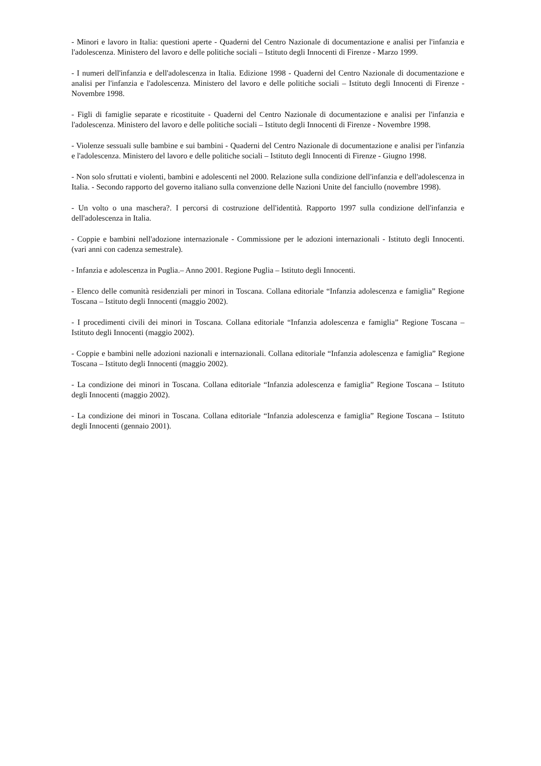- Minori e lavoro in Italia: questioni aperte - Quaderni del Centro Nazionale di documentazione e analisi per l'infanzia e l'adolescenza. Ministero del lavoro e delle politiche sociali – Istituto degli Innocenti di Firenze - Marzo 1999.
- I numeri dell'infanzia e dell'adolescenza in Italia. Edizione 1998 - Quaderni del Centro Nazionale di documentazione e analisi per l'infanzia e l'adolescenza. Ministero del lavoro e delle politiche sociali – Istituto degli Innocenti di Firenze - Novembre 1998.
- Figli di famiglie separate e ricostituite - Quaderni del Centro Nazionale di documentazione e analisi per l'infanzia e l'adolescenza. Ministero del lavoro e delle politiche sociali – Istituto degli Innocenti di Firenze - Novembre 1998.
- Violenze sessuali sulle bambine e sui bambini - Quaderni del Centro Nazionale di documentazione e analisi per l'infanzia e l'adolescenza. Ministero del lavoro e delle politiche sociali – Istituto degli Innocenti di Firenze - Giugno 1998.
- Non solo sfruttati e violenti, bambini e adolescenti nel 2000. Relazione sulla condizione dell'infanzia e dell'adolescenza in Italia. - Secondo rapporto del governo italiano sulla convenzione delle Nazioni Unite del fanciullo (novembre 1998).
- Un volto o una maschera?. I percorsi di costruzione dell'identità. Rapporto 1997 sulla condizione dell'infanzia e dell'adolescenza in Italia.
- Coppie e bambini nell'adozione internazionale - Commissione per le adozioni internazionali - Istituto degli Innocenti. (vari anni con cadenza semestrale).
- Infanzia e adolescenza in Puglia.– Anno 2001. Regione Puglia – Istituto degli Innocenti.
- Elenco delle comunità residenziali per minori in Toscana. Collana editoriale “Infanzia adolescenza e famiglia” Regione Toscana – Istituto degli Innocenti (maggio 2002).
- I procedimenti civili dei minori in Toscana. Collana editoriale “Infanzia adolescenza e famiglia” Regione Toscana – Istituto degli Innocenti (maggio 2002).
- Coppie e bambini nelle adozioni nazionali e internazionali. Collana editoriale “Infanzia adolescenza e famiglia” Regione Toscana – Istituto degli Innocenti (maggio 2002).
- La condizione dei minori in Toscana. Collana editoriale “Infanzia adolescenza e famiglia” Regione Toscana – Istituto degli Innocenti (maggio 2002).
- La condizione dei minori in Toscana. Collana editoriale “Infanzia adolescenza e famiglia” Regione Toscana – Istituto degli Innocenti (gennaio 2001).